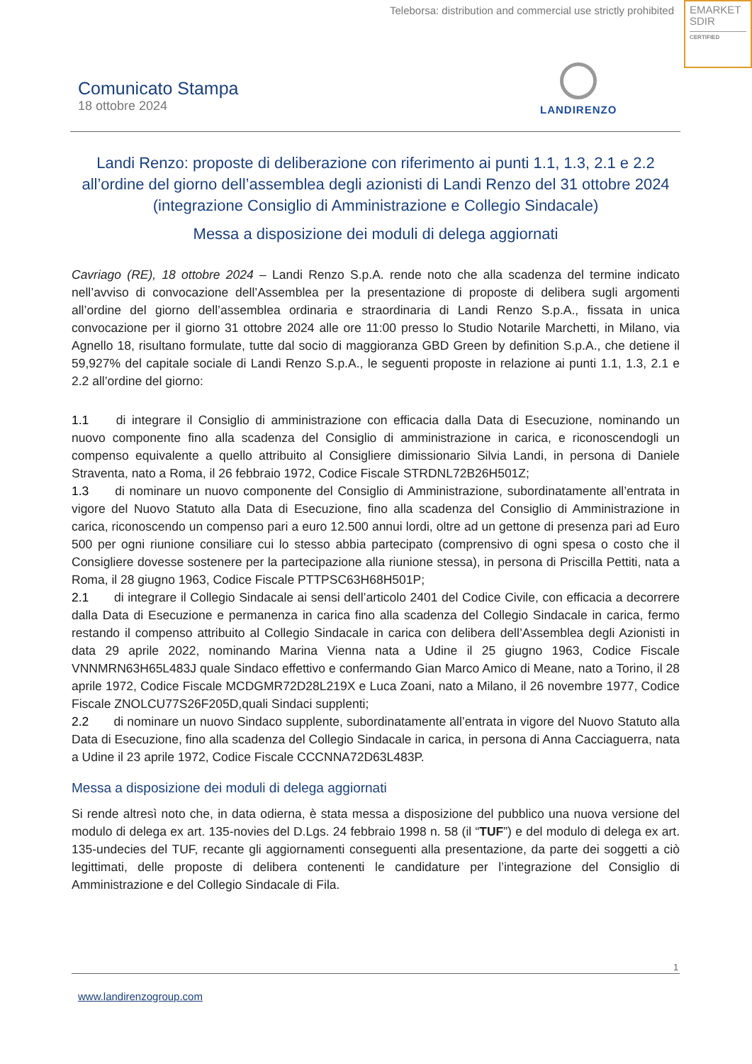Teleborsa: distribution and commercial use strictly prohibited
EMARKET
SDIR
CERTIFIED
Comunicato Stampa
18 ottobre 2024
LANDIRENZO
Landi Renzo: proposte di deliberazione con riferimento ai punti 1.1, 1.3, 2.1 e 2.2 all’ordine del giorno dell’assemblea degli azionisti di Landi Renzo del 31 ottobre 2024 (integrazione Consiglio di Amministrazione e Collegio Sindacale)
Messa a disposizione dei moduli di delega aggiornati
Cavriago (RE), 18 ottobre 2024 – Landi Renzo S.p.A. rende noto che alla scadenza del termine indicato nell’avviso di convocazione dell’Assemblea per la presentazione di proposte di delibera sugli argomenti all’ordine del giorno dell’assemblea ordinaria e straordinaria di Landi Renzo S.p.A., fissata in unica convocazione per il giorno 31 ottobre 2024 alle ore 11:00 presso lo Studio Notarile Marchetti, in Milano, via Agnello 18, risultano formulate, tutte dal socio di maggioranza GBD Green by definition S.p.A., che detiene il 59,927% del capitale sociale di Landi Renzo S.p.A., le seguenti proposte in relazione ai punti 1.1, 1.3, 2.1 e 2.2 all’ordine del giorno:
1.1 di integrare il Consiglio di amministrazione con efficacia dalla Data di Esecuzione, nominando un nuovo componente fino alla scadenza del Consiglio di amministrazione in carica, e riconoscendogli un compenso equivalente a quello attribuito al Consigliere dimissionario Silvia Landi, in persona di Daniele Straventa, nato a Roma, il 26 febbraio 1972, Codice Fiscale STRDNL72B26H501Z;
1.3 di nominare un nuovo componente del Consiglio di Amministrazione, subordinatamente all’entrata in vigore del Nuovo Statuto alla Data di Esecuzione, fino alla scadenza del Consiglio di Amministrazione in carica, riconoscendo un compenso pari a euro 12.500 annui lordi, oltre ad un gettone di presenza pari ad Euro 500 per ogni riunione consiliare cui lo stesso abbia partecipato (comprensivo di ogni spesa o costo che il Consigliere dovesse sostenere per la partecipazione alla riunione stessa), in persona di Priscilla Pettiti, nata a Roma, il 28 giugno 1963, Codice Fiscale PTTPSC63H68H501P;
2.1 di integrare il Collegio Sindacale ai sensi dell’articolo 2401 del Codice Civile, con efficacia a decorrere dalla Data di Esecuzione e permanenza in carica fino alla scadenza del Collegio Sindacale in carica, fermo restando il compenso attribuito al Collegio Sindacale in carica con delibera dell’Assemblea degli Azionisti in data 29 aprile 2022, nominando Marina Vienna nata a Udine il 25 giugno 1963, Codice Fiscale VNNMRN63H65L483J quale Sindaco effettivo e confermando Gian Marco Amico di Meane, nato a Torino, il 28 aprile 1972, Codice Fiscale MCDGMR72D28L219X e Luca Zoani, nato a Milano, il 26 novembre 1977, Codice Fiscale ZNOLCU77S26F205D,quali Sindaci supplenti;
2.2 di nominare un nuovo Sindaco supplente, subordinatamente all’entrata in vigore del Nuovo Statuto alla Data di Esecuzione, fino alla scadenza del Collegio Sindacale in carica, in persona di Anna Cacciaguerra, nata a Udine il 23 aprile 1972, Codice Fiscale CCCNNA72D63L483P.
Messa a disposizione dei moduli di delega aggiornati
Si rende altresì noto che, in data odierna, è stata messa a disposizione del pubblico una nuova versione del modulo di delega ex art. 135-novies del D.Lgs. 24 febbraio 1998 n. 58 (il “TUF”) e del modulo di delega ex art. 135-undecies del TUF, recante gli aggiornamenti conseguenti alla presentazione, da parte dei soggetti a ciò legittimati, delle proposte di delibera contenenti le candidature per l’integrazione del Consiglio di Amministrazione e del Collegio Sindacale di Fila.
1
www.landirenzogroup.com